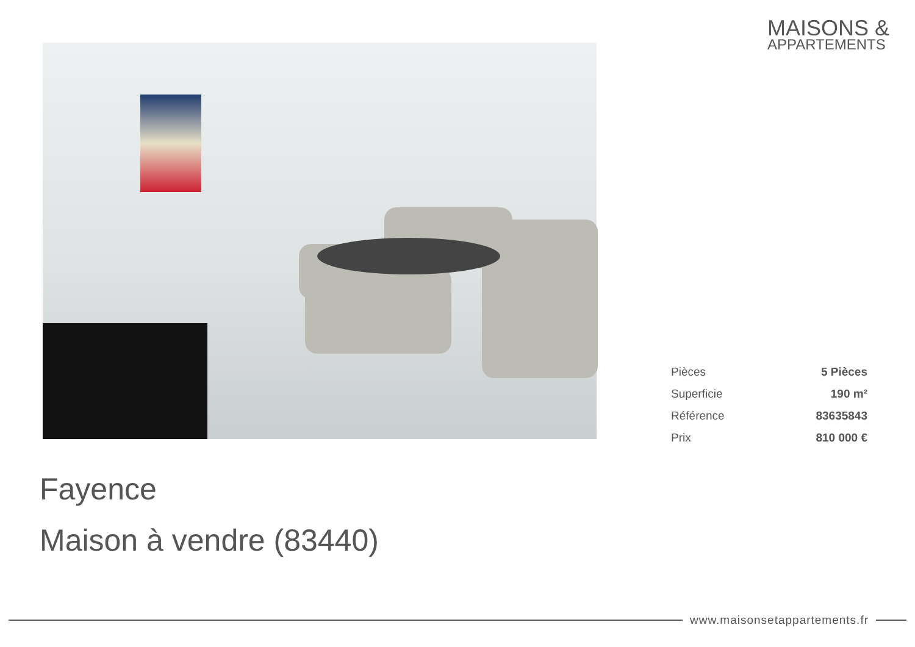MAISONS &
APPARTEMENTS
| Pièces | 5 Pièces |
| Superficie | 190 m² |
| Référence | 83635843 |
| Prix | 810 000 € |
Fayence
Maison à vendre (83440)
www.maisonsetappartements.fr